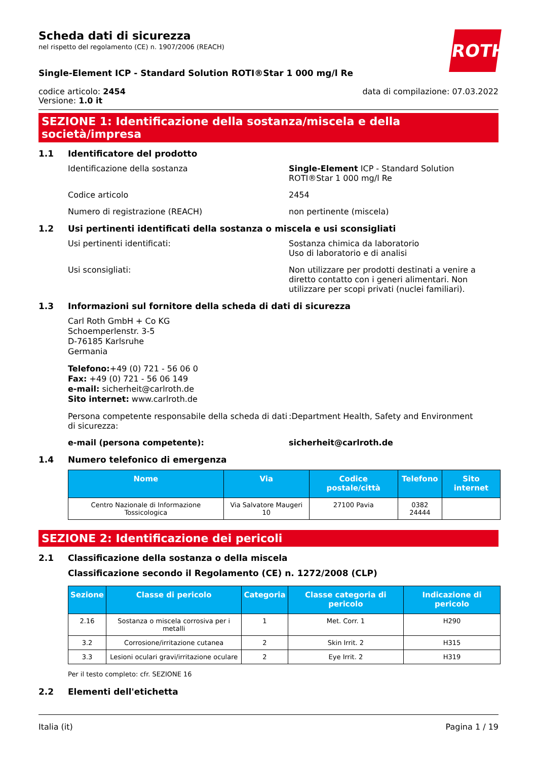Scheda dati di sicurezza
nel rispetto del regolamento (CE) n. 1907/2006 (REACH)
ROTH
Single-Element ICP - Standard Solution ROTI®Star 1 000 mg/l Re
codice articolo: 2454
Versione: 1.0 it
data di compilazione: 07.03.2022
SEZIONE 1: Identificazione della sostanza/miscela e della società/impresa
1.1 Identificatore del prodotto
Identificazione della sostanza Single-Element ICP - Standard Solution ROTI®Star 1 000 mg/l Re
Codice articolo 2454
Numero di registrazione (REACH) non pertinente (miscela)
1.2 Usi pertinenti identificati della sostanza o miscela e usi sconsigliati
Usi pertinenti identificati: Sostanza chimica da laboratorio
Uso di laboratorio e di analisi
Usi sconsigliati: Non utilizzare per prodotti destinati a venire a diretto contatto con i generi alimentari. Non utilizzare per scopi privati (nuclei familiari).
1.3 Informazioni sul fornitore della scheda di dati di sicurezza
Carl Roth GmbH + Co KG
Schoemperlenstr. 3-5
D-76185 Karlsruhe
Germania
Telefono:+49 (0) 721 - 56 06 0
Fax: +49 (0) 721 - 56 06 149
e-mail: sicherheit@carlroth.de
Sito internet: www.carlroth.de
Persona competente responsabile della scheda di dati di sicurezza:
:Department Health, Safety and Environment
e-mail (persona competente): sicherheit@carlroth.de
1.4 Numero telefonico di emergenza
| Nome | Via | Codice postale/città | Telefono | Sito internet |
| --- | --- | --- | --- | --- |
| Centro Nazionale di Informazione Tossicologica | Via Salvatore Maugeri 10 | 27100 Pavia | 0382 24444 | |
SEZIONE 2: Identificazione dei pericoli
2.1 Classificazione della sostanza o della miscela
Classificazione secondo il Regolamento (CE) n. 1272/2008 (CLP)
| Sezione | Classe di pericolo | Categoria | Classe categoria di pericolo | Indicazione di pericolo |
| --- | --- | --- | --- | --- |
| 2.16 | Sostanza o miscela corrosiva per i metalli | 1 | Met. Corr. 1 | H290 |
| 3.2 | Corrosione/irritazione cutanea | 2 | Skin Irrit. 2 | H315 |
| 3.3 | Lesioni oculari gravi/irritazione oculare | 2 | Eye Irrit. 2 | H319 |
Per il testo completo: cfr. SEZIONE 16
2.2 Elementi dell'etichetta
Italia (it) Pagina 1 / 19